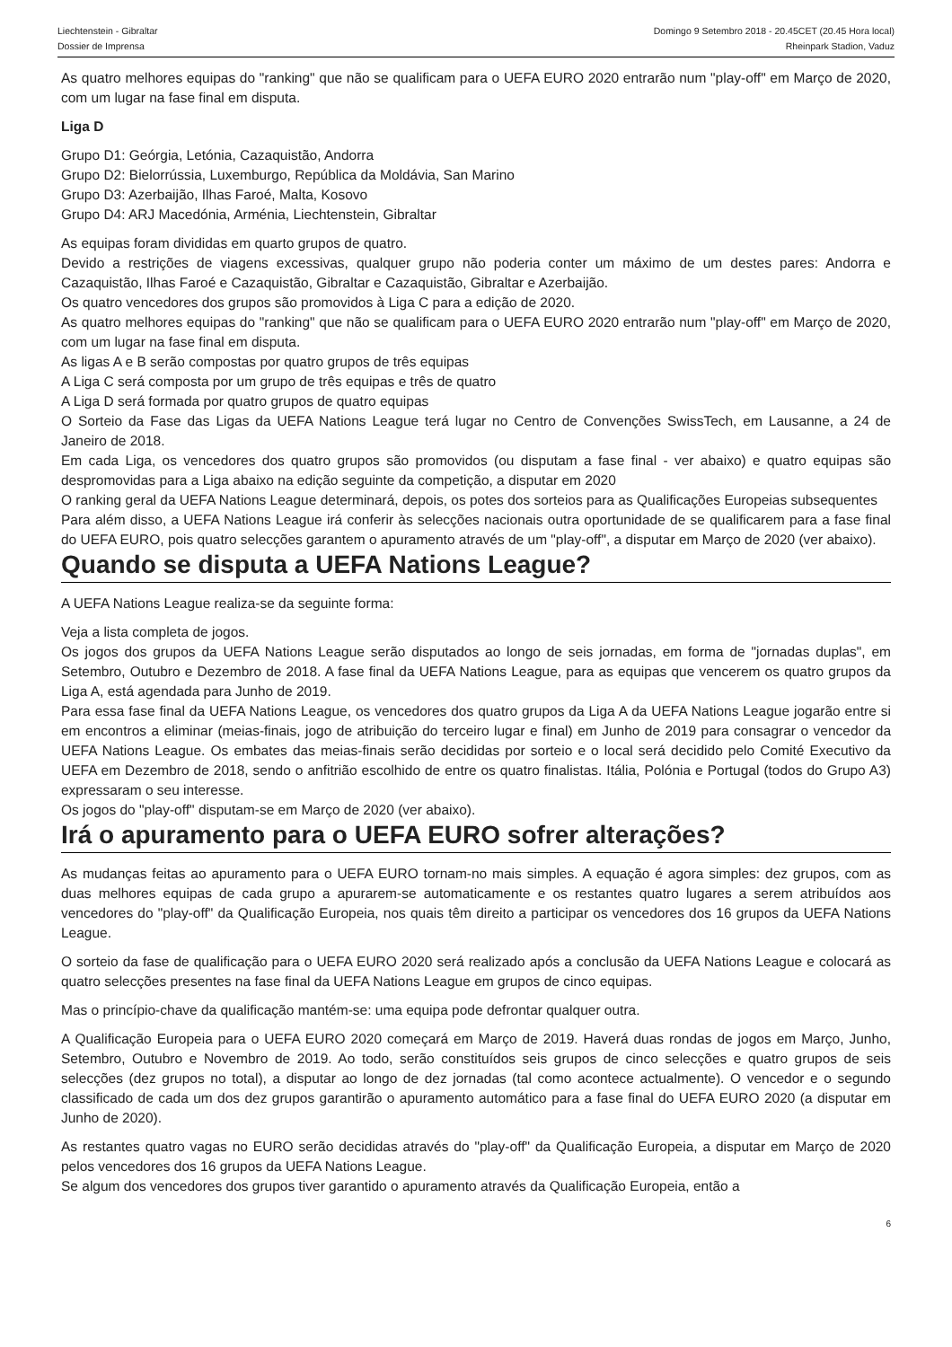Liechtenstein - Gibraltar
Dossier de Imprensa
Domingo 9 Setembro 2018 - 20.45CET (20.45 Hora local)
Rheinpark Stadion, Vaduz
As quatro melhores equipas do "ranking" que não se qualificam para o UEFA EURO 2020 entrarão num "play-off" em Março de 2020, com um lugar na fase final em disputa.
Liga D
Grupo D1: Geórgia, Letónia, Cazaquistão, Andorra
Grupo D2: Bielorrússia, Luxemburgo, República da Moldávia, San Marino
Grupo D3: Azerbaijão, Ilhas Faroé, Malta, Kosovo
Grupo D4: ARJ Macedónia, Arménia, Liechtenstein, Gibraltar
As equipas foram divididas em quarto grupos de quatro.
Devido a restrições de viagens excessivas, qualquer grupo não poderia conter um máximo de um destes pares: Andorra e Cazaquistão, Ilhas Faroé e Cazaquistão, Gibraltar e Cazaquistão, Gibraltar e Azerbaijão.
Os quatro vencedores dos grupos são promovidos à Liga C para a edição de 2020.
As quatro melhores equipas do "ranking" que não se qualificam para o UEFA EURO 2020 entrarão num "play-off" em Março de 2020, com um lugar na fase final em disputa.
As ligas A e B serão compostas por quatro grupos de três equipas
A Liga C será composta por um grupo de três equipas e três de quatro
A Liga D será formada por quatro grupos de quatro equipas
O Sorteio da Fase das Ligas da UEFA Nations League terá lugar no Centro de Convenções SwissTech, em Lausanne, a 24 de Janeiro de 2018.
Em cada Liga, os vencedores dos quatro grupos são promovidos (ou disputam a fase final - ver abaixo) e quatro equipas são despromovidas para a Liga abaixo na edição seguinte da competição, a disputar em 2020
O ranking geral da UEFA Nations League determinará, depois, os potes dos sorteios para as Qualificações Europeias subsequentes
Para além disso, a UEFA Nations League irá conferir às selecções nacionais outra oportunidade de se qualificarem para a fase final do UEFA EURO, pois quatro selecções garantem o apuramento através de um "play-off", a disputar em Março de 2020 (ver abaixo).
Quando se disputa a UEFA Nations League?
A UEFA Nations League realiza-se da seguinte forma:
Veja a lista completa de jogos.
Os jogos dos grupos da UEFA Nations League serão disputados ao longo de seis jornadas, em forma de "jornadas duplas", em Setembro, Outubro e Dezembro de 2018. A fase final da UEFA Nations League, para as equipas que vencerem os quatro grupos da Liga A, está agendada para Junho de 2019.
Para essa fase final da UEFA Nations League, os vencedores dos quatro grupos da Liga A da UEFA Nations League jogarão entre si em encontros a eliminar (meias-finais, jogo de atribuição do terceiro lugar e final) em Junho de 2019 para consagrar o vencedor da UEFA Nations League. Os embates das meias-finais serão decididas por sorteio e o local será decidido pelo Comité Executivo da UEFA em Dezembro de 2018, sendo o anfitrião escolhido de entre os quatro finalistas. Itália, Polónia e Portugal (todos do Grupo A3) expressaram o seu interesse.
Os jogos do "play-off" disputam-se em Março de 2020 (ver abaixo).
Irá o apuramento para o UEFA EURO sofrer alterações?
As mudanças feitas ao apuramento para o UEFA EURO tornam-no mais simples. A equação é agora simples: dez grupos, com as duas melhores equipas de cada grupo a apurarem-se automaticamente e os restantes quatro lugares a serem atribuídos aos vencedores do "play-off" da Qualificação Europeia, nos quais têm direito a participar os vencedores dos 16 grupos da UEFA Nations League.
O sorteio da fase de qualificação para o UEFA EURO 2020 será realizado após a conclusão da UEFA Nations League e colocará as quatro selecções presentes na fase final da UEFA Nations League em grupos de cinco equipas.
Mas o princípio-chave da qualificação mantém-se: uma equipa pode defrontar qualquer outra.
A Qualificação Europeia para o UEFA EURO 2020 começará em Março de 2019. Haverá duas rondas de jogos em Março, Junho, Setembro, Outubro e Novembro de 2019. Ao todo, serão constituídos seis grupos de cinco selecções e quatro grupos de seis selecções (dez grupos no total), a disputar ao longo de dez jornadas (tal como acontece actualmente). O vencedor e o segundo classificado de cada um dos dez grupos garantirão o apuramento automático para a fase final do UEFA EURO 2020 (a disputar em Junho de 2020).
As restantes quatro vagas no EURO serão decididas através do "play-off" da Qualificação Europeia, a disputar em Março de 2020 pelos vencedores dos 16 grupos da UEFA Nations League.
Se algum dos vencedores dos grupos tiver garantido o apuramento através da Qualificação Europeia, então a
6